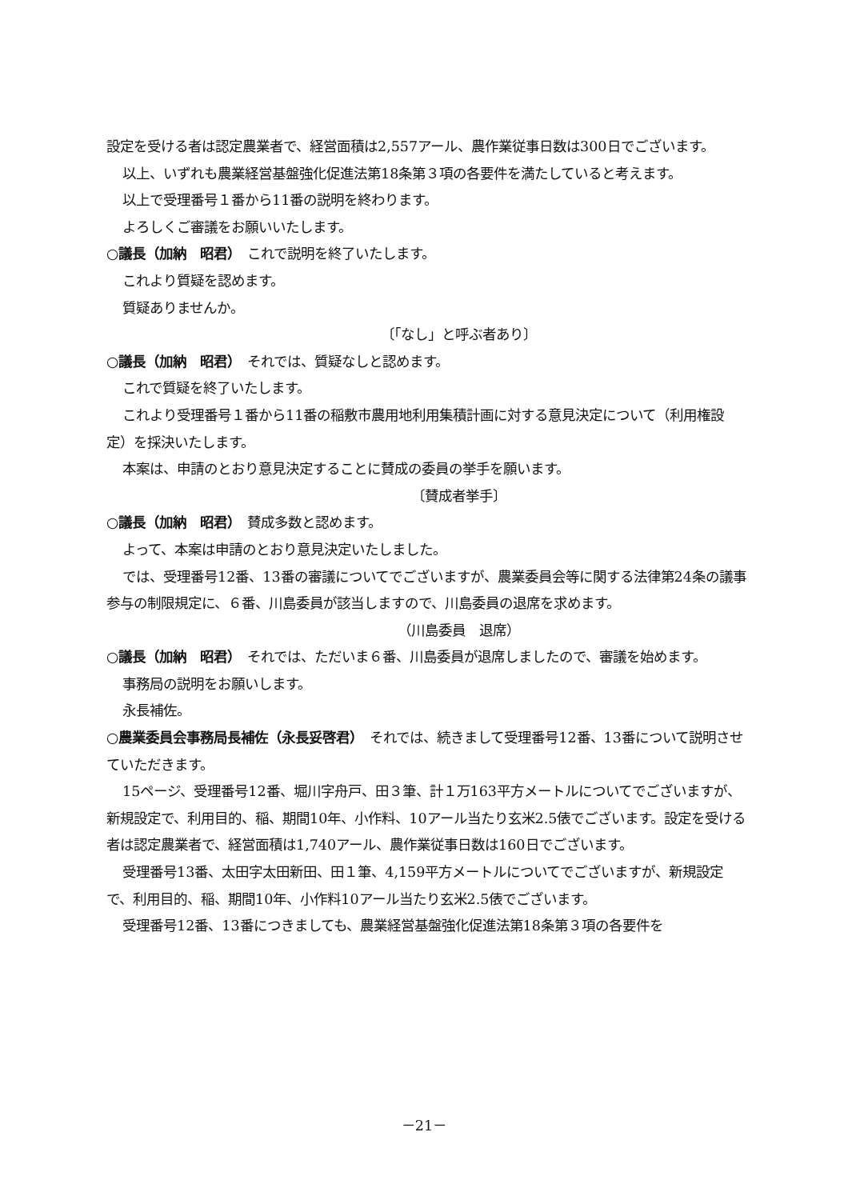設定を受ける者は認定農業者で、経営面積は2,557アール、農作業従事日数は300日でございます。
以上、いずれも農業経営基盤強化促進法第18条第３項の各要件を満たしていると考えます。
以上で受理番号１番から11番の説明を終わります。
よろしくご審議をお願いいたします。
○議長（加納　昭君）　これで説明を終了いたします。
これより質疑を認めます。
質疑ありませんか。
〔「なし」と呼ぶ者あり〕
○議長（加納　昭君）　それでは、質疑なしと認めます。
これで質疑を終了いたします。
これより受理番号１番から11番の稲敷市農用地利用集積計画に対する意見決定について（利用権設定）を採決いたします。
本案は、申請のとおり意見決定することに賛成の委員の挙手を願います。
〔賛成者挙手〕
○議長（加納　昭君）　賛成多数と認めます。
よって、本案は申請のとおり意見決定いたしました。
では、受理番号12番、13番の審議についてでございますが、農業委員会等に関する法律第24条の議事参与の制限規定に、６番、川島委員が該当しますので、川島委員の退席を求めます。
（川島委員　退席）
○議長（加納　昭君）　それでは、ただいま６番、川島委員が退席しましたので、審議を始めます。
事務局の説明をお願いします。
永長補佐。
○農業委員会事務局長補佐（永長妥啓君）　それでは、続きまして受理番号12番、13番について説明させていただきます。
15ページ、受理番号12番、堀川字舟戸、田３筆、計１万163平方メートルについてでございますが、新規設定で、利用目的、稲、期間10年、小作料、10アール当たり玄米2.5俵でございます。設定を受ける者は認定農業者で、経営面積は1,740アール、農作業従事日数は160日でございます。
受理番号13番、太田字太田新田、田１筆、4,159平方メートルについてでございますが、新規設定で、利用目的、稲、期間10年、小作料10アール当たり玄米2.5俵でございます。
受理番号12番、13番につきましても、農業経営基盤強化促進法第18条第３項の各要件を
－21－